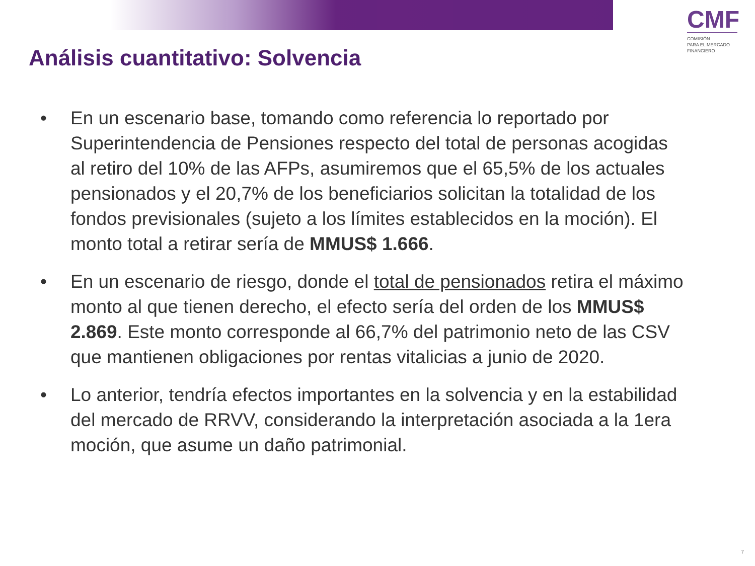CMF
COMISIÓN
PARA EL MERCADO
FINANCIERO
Análisis cuantitativo: Solvencia
• En un escenario base, tomando como referencia lo reportado por Superintendencia de Pensiones respecto del total de personas acogidas al retiro del 10% de las AFPs, asumiremos que el 65,5% de los actuales pensionados y el 20,7% de los beneficiarios solicitan la totalidad de los fondos previsionales (sujeto a los límites establecidos en la moción). El monto total a retirar sería de MMUS$ 1.666.
• En un escenario de riesgo, donde el total de pensionados retira el máximo monto al que tienen derecho, el efecto sería del orden de los MMUS$ 2.869. Este monto corresponde al 66,7% del patrimonio neto de las CSV que mantienen obligaciones por rentas vitalicias a junio de 2020.
• Lo anterior, tendría efectos importantes en la solvencia y en la estabilidad del mercado de RRVV, considerando la interpretación asociada a la 1era moción, que asume un daño patrimonial.
7